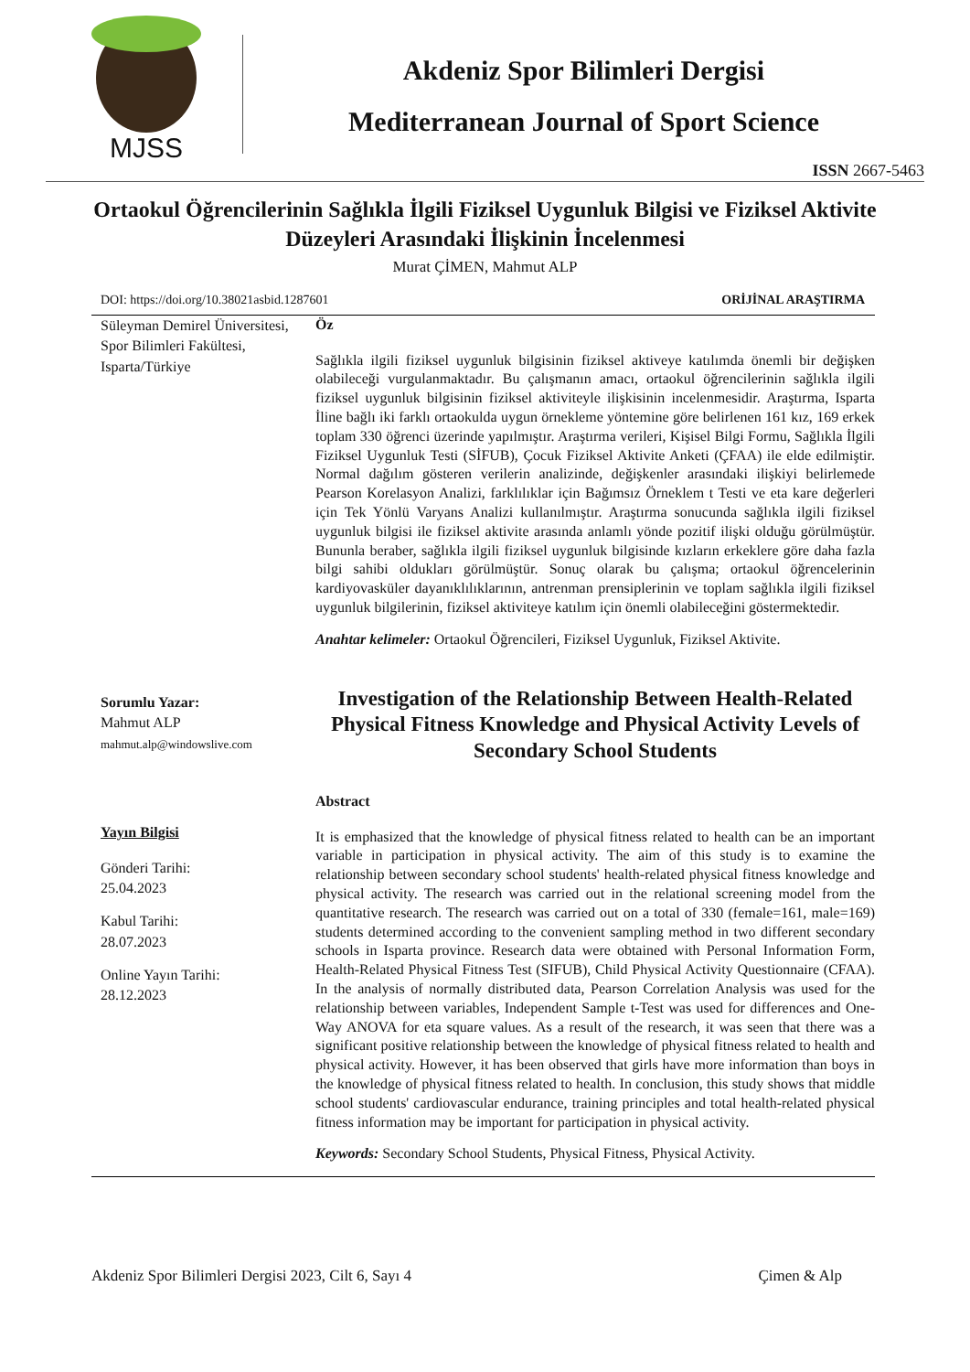MJSS
Akdeniz Spor Bilimleri Dergisi
Mediterranean Journal of Sport Science
ISSN 2667-5463
Ortaokul Öğrencilerinin Sağlıkla İlgili Fiziksel Uygunluk Bilgisi ve Fiziksel Aktivite Düzeyleri Arasındaki İlişkinin İncelenmesi
Murat ÇİMEN, Mahmut ALP
DOI: https://doi.org/10.38021asbid.1287601 ORİJİNAL ARAŞTIRMA
Süleyman Demirel Üniversitesi,
Spor Bilimleri Fakültesi,
Isparta/Türkiye
Sorumlu Yazar:
Mahmut ALP
mahmut.alp@windowslive.com
Yayın Bilgisi
Gönderi Tarihi:
25.04.2023
Kabul Tarihi:
28.07.2023
Online Yayın Tarihi:
28.12.2023
Öz
Sağlıkla ilgili fiziksel uygunluk bilgisinin fiziksel aktiveye katılımda önemli bir değişken olabileceği vurgulanmaktadır. Bu çalışmanın amacı, ortaokul öğrencilerinin sağlıkla ilgili fiziksel uygunluk bilgisinin fiziksel aktiviteyle ilişkisinin incelenmesidir. Araştırma, Isparta İline bağlı iki farklı ortaokulda uygun örnekleme yöntemine göre belirlenen 161 kız, 169 erkek toplam 330 öğrenci üzerinde yapılmıştır. Araştırma verileri, Kişisel Bilgi Formu, Sağlıkla İlgili Fiziksel Uygunluk Testi (SİFUB), Çocuk Fiziksel Aktivite Anketi (ÇFAA) ile elde edilmiştir. Normal dağılım gösteren verilerin analizinde, değişkenler arasındaki ilişkiyi belirlemede Pearson Korelasyon Analizi, farklılıklar için Bağımsız Örneklem t Testi ve eta kare değerleri için Tek Yönlü Varyans Analizi kullanılmıştır. Araştırma sonucunda sağlıkla ilgili fiziksel uygunluk bilgisi ile fiziksel aktivite arasında anlamlı yönde pozitif ilişki olduğu görülmüştür. Bununla beraber, sağlıkla ilgili fiziksel uygunluk bilgisinde kızların erkeklere göre daha fazla bilgi sahibi oldukları görülmüştür. Sonuç olarak bu çalışma; ortaokul öğrencelerinin kardiyovasküler dayanıklılıklarının, antrenman prensiplerinin ve toplam sağlıkla ilgili fiziksel uygunluk bilgilerinin, fiziksel aktiviteye katılım için önemli olabileceğini göstermektedir.
Anahtar kelimeler: Ortaokul Öğrencileri, Fiziksel Uygunluk, Fiziksel Aktivite.
Investigation of the Relationship Between Health-Related Physical Fitness Knowledge and Physical Activity Levels of Secondary School Students
Abstract
It is emphasized that the knowledge of physical fitness related to health can be an important variable in participation in physical activity. The aim of this study is to examine the relationship between secondary school students' health-related physical fitness knowledge and physical activity. The research was carried out in the relational screening model from the quantitative research. The research was carried out on a total of 330 (female=161, male=169) students determined according to the convenient sampling method in two different secondary schools in Isparta province. Research data were obtained with Personal Information Form, Health-Related Physical Fitness Test (SIFUB), Child Physical Activity Questionnaire (CFAA). In the analysis of normally distributed data, Pearson Correlation Analysis was used for the relationship between variables, Independent Sample t-Test was used for differences and One-Way ANOVA for eta square values. As a result of the research, it was seen that there was a significant positive relationship between the knowledge of physical fitness related to health and physical activity. However, it has been observed that girls have more information than boys in the knowledge of physical fitness related to health. In conclusion, this study shows that middle school students' cardiovascular endurance, training principles and total health-related physical fitness information may be important for participation in physical activity.
Keywords: Secondary School Students, Physical Fitness, Physical Activity.
Akdeniz Spor Bilimleri Dergisi 2023, Cilt 6, Sayı 4 Çimen & Alp